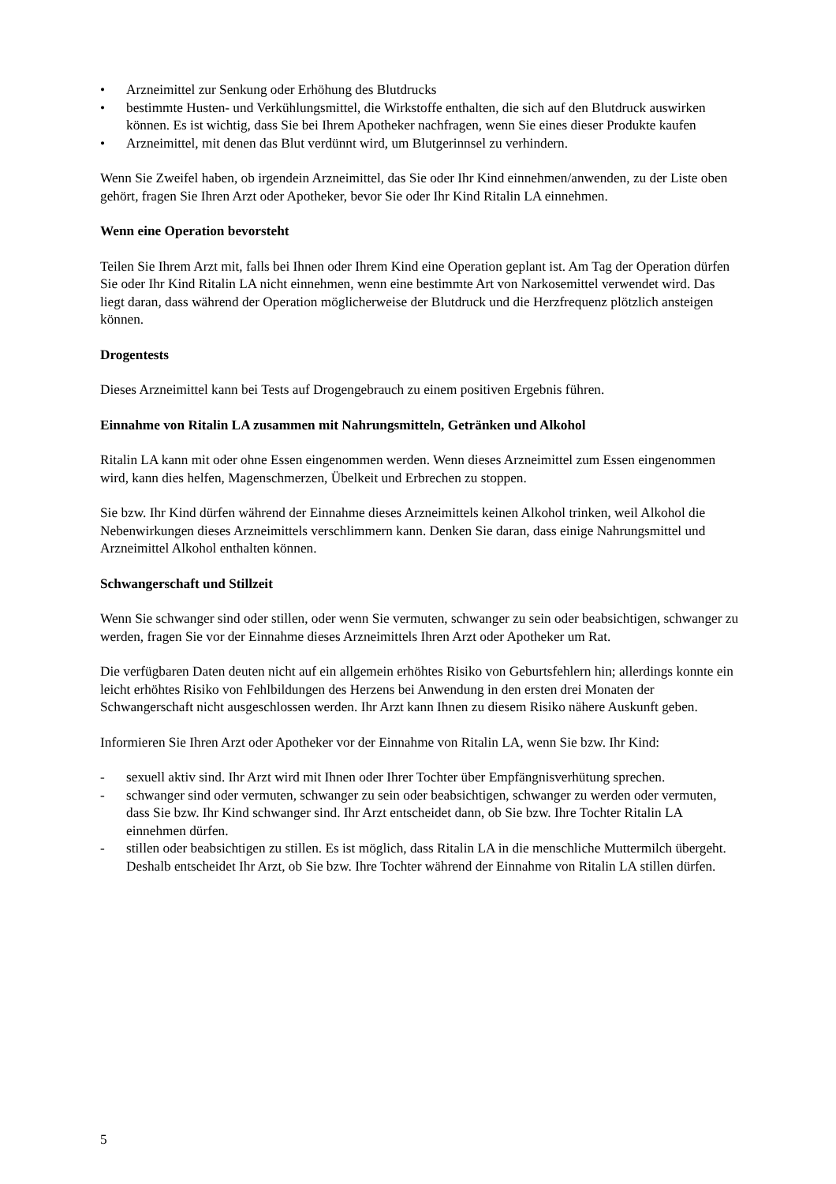• Arzneimittel zur Senkung oder Erhöhung des Blutdrucks
• bestimmte Husten- und Verkühlungsmittel, die Wirkstoffe enthalten, die sich auf den Blutdruck auswirken können. Es ist wichtig, dass Sie bei Ihrem Apotheker nachfragen, wenn Sie eines dieser Produkte kaufen
• Arzneimittel, mit denen das Blut verdünnt wird, um Blutgerinnsel zu verhindern.
Wenn Sie Zweifel haben, ob irgendein Arzneimittel, das Sie oder Ihr Kind einnehmen/anwenden, zu der Liste oben gehört, fragen Sie Ihren Arzt oder Apotheker, bevor Sie oder Ihr Kind Ritalin LA einnehmen.
Wenn eine Operation bevorsteht
Teilen Sie Ihrem Arzt mit, falls bei Ihnen oder Ihrem Kind eine Operation geplant ist. Am Tag der Operation dürfen Sie oder Ihr Kind Ritalin LA nicht einnehmen, wenn eine bestimmte Art von Narkosemittel verwendet wird. Das liegt daran, dass während der Operation möglicherweise der Blutdruck und die Herzfrequenz plötzlich ansteigen können.
Drogentests
Dieses Arzneimittel kann bei Tests auf Drogengebrauch zu einem positiven Ergebnis führen.
Einnahme von Ritalin LA zusammen mit Nahrungsmitteln, Getränken und Alkohol
Ritalin LA kann mit oder ohne Essen eingenommen werden. Wenn dieses Arzneimittel zum Essen eingenommen wird, kann dies helfen, Magenschmerzen, Übelkeit und Erbrechen zu stoppen.
Sie bzw. Ihr Kind dürfen während der Einnahme dieses Arzneimittels keinen Alkohol trinken, weil Alkohol die Nebenwirkungen dieses Arzneimittels verschlimmern kann. Denken Sie daran, dass einige Nahrungsmittel und Arzneimittel Alkohol enthalten können.
Schwangerschaft und Stillzeit
Wenn Sie schwanger sind oder stillen, oder wenn Sie vermuten, schwanger zu sein oder beabsichtigen, schwanger zu werden, fragen Sie vor der Einnahme dieses Arzneimittels Ihren Arzt oder Apotheker um Rat.
Die verfügbaren Daten deuten nicht auf ein allgemein erhöhtes Risiko von Geburtsfehlern hin; allerdings konnte ein leicht erhöhtes Risiko von Fehlbildungen des Herzens bei Anwendung in den ersten drei Monaten der Schwangerschaft nicht ausgeschlossen werden. Ihr Arzt kann Ihnen zu diesem Risiko nähere Auskunft geben.
Informieren Sie Ihren Arzt oder Apotheker vor der Einnahme von Ritalin LA, wenn Sie bzw. Ihr Kind:
- sexuell aktiv sind. Ihr Arzt wird mit Ihnen oder Ihrer Tochter über Empfängnisverhütung sprechen.
- schwanger sind oder vermuten, schwanger zu sein oder beabsichtigen, schwanger zu werden oder vermuten, dass Sie bzw. Ihr Kind schwanger sind. Ihr Arzt entscheidet dann, ob Sie bzw. Ihre Tochter Ritalin LA einnehmen dürfen.
- stillen oder beabsichtigen zu stillen. Es ist möglich, dass Ritalin LA in die menschliche Muttermilch übergeht. Deshalb entscheidet Ihr Arzt, ob Sie bzw. Ihre Tochter während der Einnahme von Ritalin LA stillen dürfen.
5